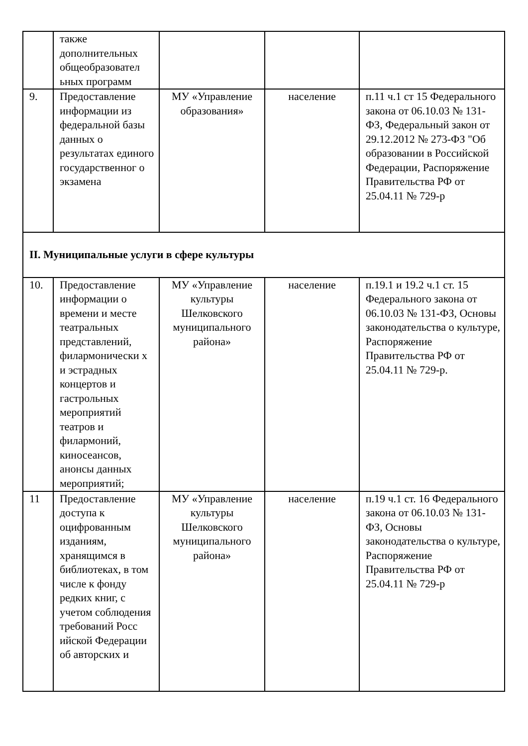| | также дополнительных общеобразовател ьных программ | | | |
| 9. | Предоставление информации из федеральной базы данных о результатах единого государственног о экзамена | МУ «Управление образования» | население | п.11 ч.1 ст 15 Федерального закона от 06.10.03 № 131-ФЗ, Федеральный закон от 29.12.2012 № 273-ФЗ "Об образовании в Российской Федерации, Распоряжение Правительства РФ от 25.04.11 № 729-р |
| II. Муниципальные услуги в сфере культуры | | | | |
| 10. | Предоставление информации о времени и месте театральных представлений, филармонически х и эстрадных концертов и гастрольных мероприятий театров и филармоний, киносеансов, анонсы данных мероприятий; | МУ «Управление культуры Шелковского муниципального района» | население | п.19.1 и 19.2 ч.1 ст. 15 Федерального закона от 06.10.03 № 131-ФЗ, Основы законодательства о культуре, Распоряжение Правительства РФ от 25.04.11 № 729-р. |
| 11 | Предоставление доступа к оцифрованным изданиям, хранящимся в библиотеках, в том числе к фонду редких книг, с учетом соблюдения требований Росс ийской Федерации об авторских и | МУ «Управление культуры Шелковского муниципального района» | население | п.19 ч.1 ст. 16 Федерального закона от 06.10.03 № 131-ФЗ, Основы законодательства о культуре, Распоряжение Правительства РФ от 25.04.11 № 729-р |